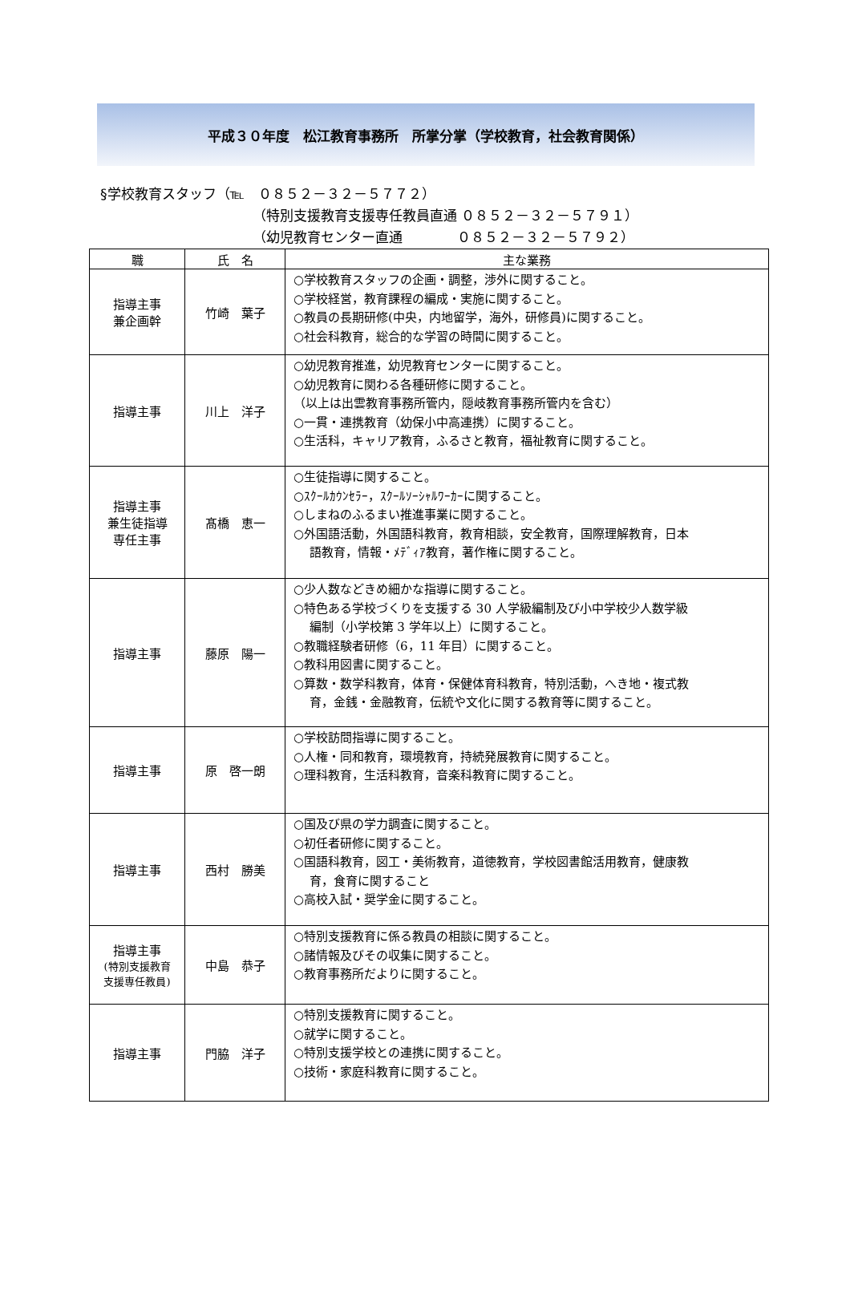平成３０年度　松江教育事務所　所掌分掌（学校教育，社会教育関係）
§学校教育スタッフ（℡　０８５２－３２－５７７２）
（特別支援教育支援専任教員直通 ０８５２－３２－５７９１）
（幼児教育センター直通　　　　０８５２－３２－５７９２）
| 職 | 氏 名 | 主な業務 |
| --- | --- | --- |
| 指導主事 兼企画幹 | 竹崎 葉子 | ○学校教育スタッフの企画・調整，渉外に関すること。 ○学校経営，教育課程の編成・実施に関すること。 ○教員の長期研修(中央，内地留学，海外，研修員)に関すること。 ○社会科教育，総合的な学習の時間に関すること。 |
| 指導主事 | 川上 洋子 | ○幼児教育推進，幼児教育センターに関すること。 ○幼児教育に関わる各種研修に関すること。 （以上は出雲教育事務所管内，隠岐教育事務所管内を含む） ○一貫・連携教育（幼保小中高連携）に関すること。 ○生活科，キャリア教育，ふるさと教育，福祉教育に関すること。 |
| 指導主事 兼生徒指導 専任主事 | 髙橋 恵一 | ○生徒指導に関すること。 ○ｽｸｰﾙｶｳﾝｾﾗｰ，ｽｸｰﾙｿｰｼｬﾙﾜｰｶｰに関すること。 ○しまねのふるまい推進事業に関すること。 ○外国語活動，外国語科教育，教育相談，安全教育，国際理解教育，日本 語教育，情報・ﾒﾃﾞｨｱ教育，著作権に関すること。 |
| 指導主事 | 藤原 陽一 | ○少人数などきめ細かな指導に関すること。 ○特色ある学校づくりを支援する 30 人学級編制及び小中学校少人数学級 編制（小学校第 3 学年以上）に関すること。 ○教職経験者研修（6，11 年目）に関すること。 ○教科用図書に関すること。 ○算数・数学科教育，体育・保健体育科教育，特別活動，へき地・複式教 育，金銭・金融教育，伝統や文化に関する教育等に関すること。 |
| 指導主事 | 原 啓一朗 | ○学校訪問指導に関すること。 ○人権・同和教育，環境教育，持続発展教育に関すること。 ○理科教育，生活科教育，音楽科教育に関すること。 |
| 指導主事 | 西村 勝美 | ○国及び県の学力調査に関すること。 ○初任者研修に関すること。 ○国語科教育，図工・美術教育，道徳教育，学校図書館活用教育，健康教 育，食育に関すること ○高校入試・奨学金に関すること。 |
| 指導主事 (特別支援教育 支援専任教員) | 中島 恭子 | ○特別支援教育に係る教員の相談に関すること。 ○諸情報及びその収集に関すること。 ○教育事務所だよりに関すること。 |
| 指導主事 | 門脇 洋子 | ○特別支援教育に関すること。 ○就学に関すること。 ○特別支援学校との連携に関すること。 ○技術・家庭科教育に関すること。 |